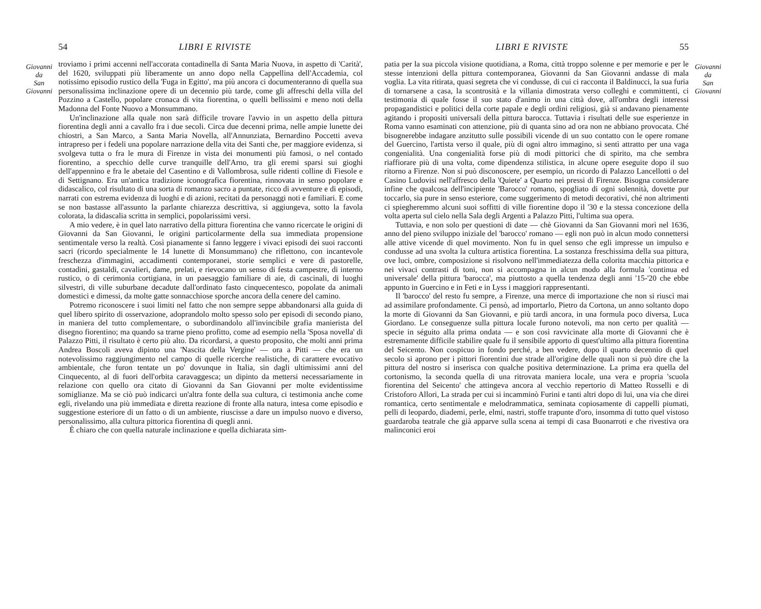Giovanni
da
San
Giovanni
54 LIBRI E RIVISTE
troviamo i primi accenni nell'accorata contadinella di Santa Maria Nuova, in aspetto di 'Carità', del 1620, sviluppati più liberamente un anno dopo nella Cappellina dell'Accademia, col notissimo episodio rustico della 'Fuga in Egitto', ma più ancora ci documenteranno di quella sua personalissima inclinazione opere di un decennio più tarde, come gli affreschi della villa del Pozzino a Castello, popolare cronaca di vita fiorentina, o quelli bellissimi e meno noti della Madonna del Fonte Nuovo a Monsummano.
Un'inclinazione alla quale non sarà difficile trovare l'avvio in un aspetto della pittura fiorentina degli anni a cavallo fra i due secoli. Circa due decenni prima, nelle ampie lunette dei chiostri, a San Marco, a Santa Maria Novella, all'Annunziata, Bernardino Poccetti aveva intrapreso per i fedeli una popolare narrazione della vita dei Santi che, per maggiore evidenza, si svolgeva tutta o fra le mura di Firenze in vista dei monumenti più famosi, o nel contado fiorentino, a specchio delle curve tranquille dell'Arno, tra gli eremi sparsi sui gioghi dell'appennino e fra le abetaie del Casentino e di Vallombrosa, sulle ridenti colline di Fiesole e di Settignano. Era un'antica tradizione iconografica fiorentina, rinnovata in senso popolare e didascalico, col risultato di una sorta di romanzo sacro a puntate, ricco di avventure e di episodi, narrati con estrema evidenza di luoghi e di azioni, recitati da personaggi noti e familiari. E come se non bastasse all'assunto la parlante chiarezza descrittiva, si aggiungeva, sotto la favola colorata, la didascalia scritta in semplici, popolarissimi versi.
A mio vedere, è in quel lato narrativo della pittura fiorentina che vanno ricercate le origini di Giovanni da San Giovanni, le origini particolarmente della sua immediata propensione sentimentale verso la realtà. Così pianamente si fanno leggere i vivaci episodi dei suoi racconti sacri (ricordo specialmente le 14 lunette di Monsummano) che riflettono, con incantevole freschezza d'immagini, accadimenti contemporanei, storie semplici e vere di pastorelle, contadini, gastaldi, cavalieri, dame, prelati, e rievocano un senso di festa campestre, di interno rustico, o di cerimonia cortigiana, in un paesaggio familiare di aie, di cascinali, di luoghi silvestri, di ville suburbane decadute dall'ordinato fasto cinquecentesco, popolate da animali domestici e dimessi, da molte gatte sonnacchiose sporche ancora della cenere del camino.
Potremo riconoscere i suoi limiti nel fatto che non sempre seppe abbandonarsi alla guida di quel libero spirito di osservazione, adoprandolo molto spesso solo per episodi di secondo piano, in maniera del tutto complementare, o subordinandolo all'invincibile grafia manierista del disegno fiorentino; ma quando sa trarne pieno profitto, come ad esempio nella 'Sposa novella' di Palazzo Pitti, il risultato è certo più alto. Da ricordarsi, a questo proposito, che molti anni prima Andrea Boscoli aveva dipinto una 'Nascita della Vergine' — ora a Pitti — che era un notevolissimo raggiungimento nel campo di quelle ricerche realistiche, di carattere evocativo ambientale, che furon tentate un po' dovunque in Italia, sin dagli ultimissimi anni del Cinquecento, al di fuori dell'orbita caravaggesca; un dipinto da mettersi necessariamente in relazione con quello ora citato di Giovanni da San Giovanni per molte evidentissime somiglianze. Ma se ciò può indicarci un'altra fonte della sua cultura, ci testimonia anche come egli, rivelando una più immediata e diretta reazione di fronte alla natura, intesa come episodio e suggestione esteriore di un fatto o di un ambiente, riuscisse a dare un impulso nuovo e diverso, personalissimo, alla cultura pittorica fiorentina di quegli anni.
È chiaro che con quella naturale inclinazione e quella dichiarata sim-
LIBRI E RIVISTE 55
patia per la sua piccola visione quotidiana, a Roma, città troppo solenne e per memorie e per le stesse intenzioni della pittura contemporanea, Giovanni da San Giovanni andasse di mala voglia. La vita ritirata, quasi segreta che vi condusse, di cui ci racconta il Baldinucci, la sua furia di tornarsene a casa, la scontrosità e la villania dimostrata verso colleghi e committenti, ci testimonia di quale fosse il suo stato d'animo in una città dove, all'ombra degli interessi propagandistici e politici della corte papale e degli ordini religiosi, già si andavano pienamente agitando i propositi universali della pittura barocca. Tuttavia i risultati delle sue esperienze in Roma vanno esaminati con attenzione, più di quanta sino ad ora non ne abbiano provocata. Ché bisognerebbe indagare anzitutto sulle possibili vicende di un suo contatto con le opere romane del Guercino, l'artista verso il quale, più di ogni altro immagino, si sentì attratto per una vaga congenialità. Una congenialità forse più di modi pittorici che di spirito, ma che sembra riaffiorare più di una volta, come dipendenza stilistica, in alcune opere eseguite dopo il suo ritorno a Firenze. Non si può disconoscere, per esempio, un ricordo di Palazzo Lancellotti o del Casino Ludovisi nell'affresco della 'Quiete' a Quarto nei pressi di Firenze. Bisogna considerare infine che qualcosa dell'incipiente 'Barocco' romano, spogliato di ogni solennità, dovette pur toccarlo, sia pure in senso esteriore, come suggerimento di metodi decorativi, ché non altrimenti ci spiegheremmo alcuni suoi soffitti di ville fiorentine dopo il '30 e la stessa concezione della volta aperta sul cielo nella Sala degli Argenti a Palazzo Pitti, l'ultima sua opera.
Tuttavia, e non solo per questioni di date — chè Giovanni da San Giovanni morì nel 1636, anno del pieno sviluppo iniziale del 'barocco' romano — egli non può in alcun modo connettersi alle attive vicende di quel movimento. Non fu in quel senso che egli impresse un impulso e condusse ad una svolta la cultura artistica fiorentina. La sostanza freschissima della sua pittura, ove luci, ombre, composizione si risolvono nell'immediatezza della colorita macchia pittorica e nei vivaci contrasti di toni, non si accompagna in alcun modo alla formula 'continua ed universale' della pittura 'barocca', ma piuttosto a quella tendenza degli anni '15-'20 che ebbe appunto in Guercino e in Feti e in Lyss i maggiori rappresentanti.
Il 'barocco' del resto fu sempre, a Firenze, una merce di importazione che non si riuscì mai ad assimilare profondamente. Ci pensò, ad importarlo, Pietro da Cortona, un anno soltanto dopo la morte di Giovanni da San Giovanni, e più tardi ancora, in una formula poco diversa, Luca Giordano. Le conseguenze sulla pittura locale furono notevoli, ma non certo per qualità — specie in séguito alla prima ondata — e son così ravvicinate alla morte di Giovanni che è estremamente difficile stabilire quale fu il sensibile apporto di quest'ultimo alla pittura fiorentina del Seicento. Non cospicuo in fondo perché, a ben vedere, dopo il quarto decennio di quel secolo si aprono per i pittori fiorentini due strade all'origine delle quali non si può dire che la pittura del nostro si inserisca con qualche positiva determinazione. La prima era quella del cortonismo, la seconda quella di una ritrovata maniera locale, una vera e propria 'scuola fiorentina del Seicento' che attingeva ancora al vecchio repertorio di Matteo Rosselli e di Cristoforo Allori, La strada per cui si incamminò Furini e tanti altri dopo di lui, una via che direi romantica, certo sentimentale e melodrammatica, seminata copiosamente di cappelli piumati, pelli di leopardo, diademi, perle, elmi, nastri, stoffe trapunte d'oro, insomma di tutto quel vistoso guardaroba teatrale che già apparve sulla scena ai tempi di casa Buonarroti e che rivestiva ora malinconici eroi
Giovanni
da
San
Giovanni